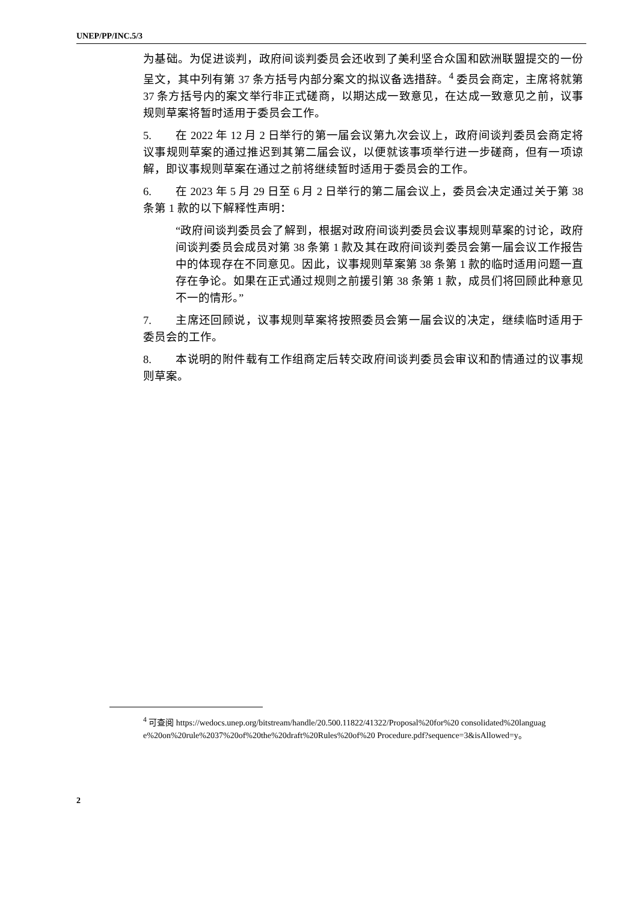UNEP/PP/INC.5/3
为基础。为促进谈判，政府间谈判委员会还收到了美利坚合众国和欧洲联盟提交的一份呈文，其中列有第 37 条方括号内部分案文的拟议备选措辞。<sup>4</sup> 委员会商定，主席将就第 37 条方括号内的案文举行非正式磋商，以期达成一致意见，在达成一致意见之前，议事规则草案将暂时适用于委员会工作。
5. 在 2022 年 12 月 2 日举行的第一届会议第九次会议上，政府间谈判委员会商定将议事规则草案的通过推迟到其第二届会议，以便就该事项举行进一步磋商，但有一项谅解，即议事规则草案在通过之前将继续暂时适用于委员会的工作。
6. 在 2023 年 5 月 29 日至 6 月 2 日举行的第二届会议上，委员会决定通过关于第 38 条第 1 款的以下解释性声明：
“政府间谈判委员会了解到，根据对政府间谈判委员会议事规则草案的讨论，政府间谈判委员会成员对第 38 条第 1 款及其在政府间谈判委员会第一届会议工作报告中的体现存在不同意见。因此，议事规则草案第 38 条第 1 款的临时适用问题一直存在争论。如果在正式通过规则之前援引第 38 条第 1 款，成员们将回顾此种意见不一的情形。”
7. 主席还回顾说，议事规则草案将按照委员会第一届会议的决定，继续临时适用于委员会的工作。
8. 本说明的附件载有工作组商定后转交政府间谈判委员会审议和酌情通过的议事规则草案。
<sup>4</sup> 可查阅 https://wedocs.unep.org/bitstream/handle/20.500.11822/41322/Proposal%20for%20 consolidated%20language%20on%20rule%2037%20of%20the%20draft%20Rules%20of%20 Procedure.pdf?sequence=3&isAllowed=y。
2